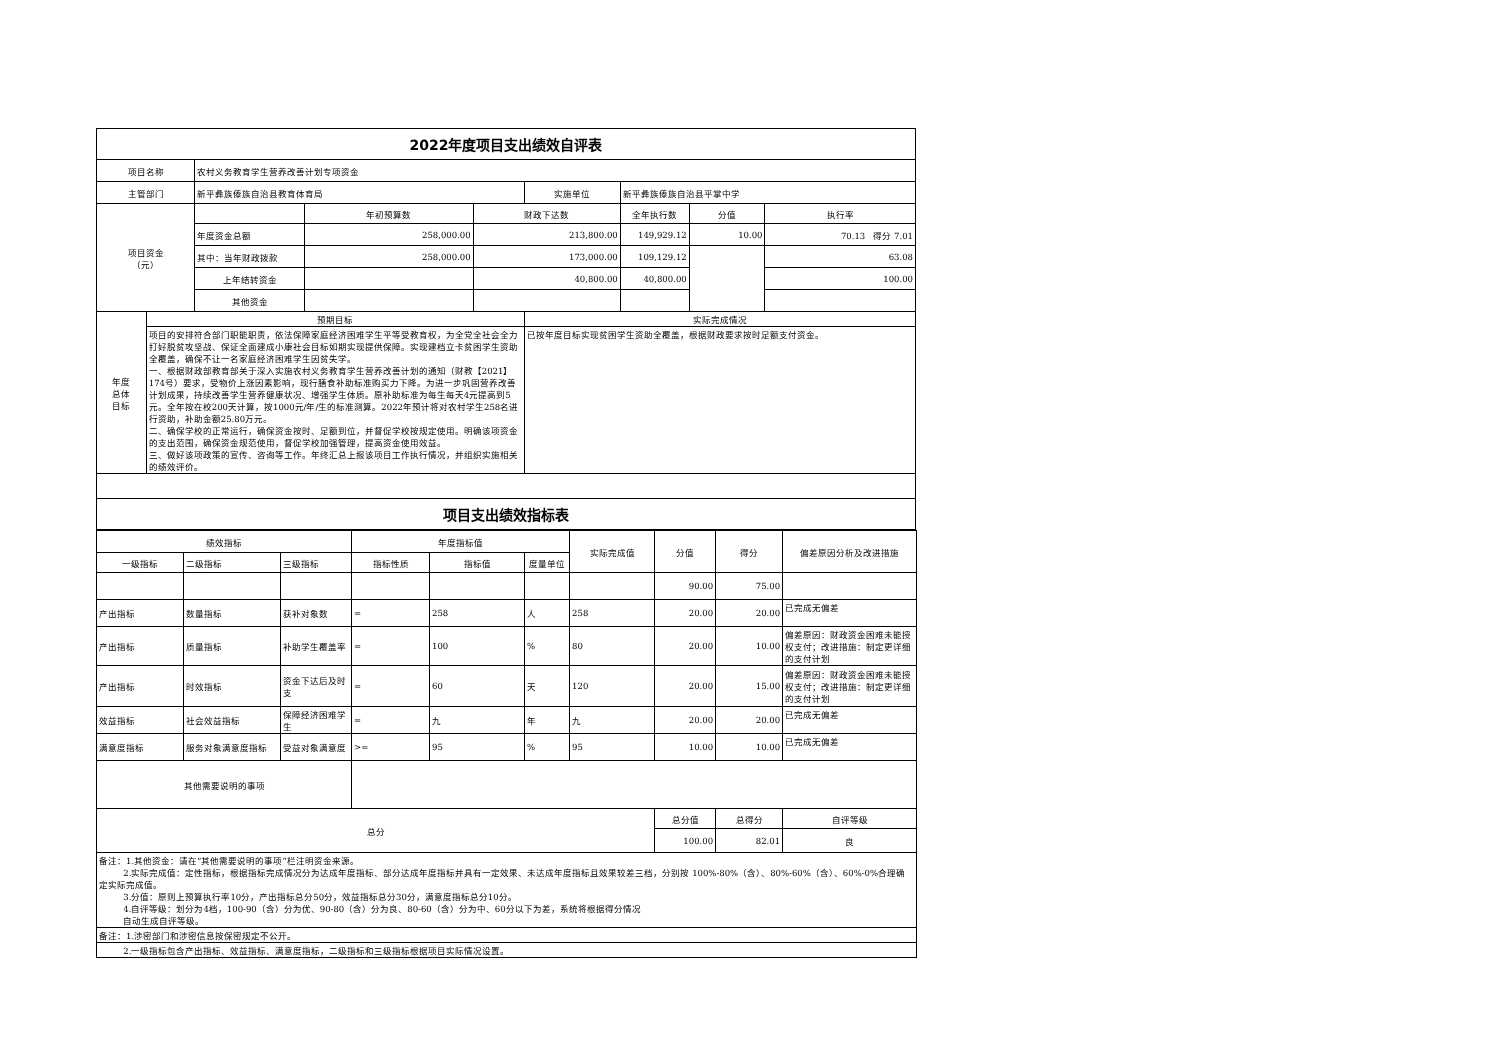| 2022年度项目支出绩效自评表 | | | | | | | | |
| 项目名称 | | 农村义务教育学生营养改善计划专项资金 | | | | | | |
| 主管部门 | | 新平彝族傣族自治县教育体育局 | | | 实施单位 | 新平彝族傣族自治县平掌中学 | | |
| 项目资金 （元） | | | 年初预算数 | 财政下达数 | | 全年执行数 | 分值 | 执行率 |
| | | 年度资金总额 | 258,000.00 | 213,800.00 | | 149,929.12 | 10.00 | 70.13 得分 7.01 |
| | | 其中：当年财政拨款 | 258,000.00 | 173,000.00 | | 109,129.12 | | 63.08 |
| | | 上年结转资金 | | 40,800.00 | | 40,800.00 | | 100.00 |
| | | 其他资金 | | | | | | |
| 年度 总体 目标 | 预期目标 | | | | 实际完成情况 | | | |
| | 项目的安排符合部门职能职责，依法保障家庭经济困难学生平等受教育权，为全党全社会全力打好脱贫攻坚战、保证全面建成小康社会目标如期实现提供保障。实现建档立卡贫困学生资助全覆盖，确保不让一名家庭经济困难学生因贫失学。 一、根据财政部教育部关于深入实施农村义务教育学生营养改善计划的通知（财教【2021】174号）要求，受物价上涨因素影响，现行膳食补助标准购买力下降。为进一步巩固营养改善计划成果，持续改善学生营养健康状况、增强学生体质。原补助标准为每生每天4元提高到5元。全年按在校200天计算，按1000元/年/生的标准测算。2022年预计将对农村学生258名进行资助，补助金额25.80万元。 二、确保学校的正常运行，确保资金按时、足额到位，并督促学校按规定使用。明确该项资金的支出范围，确保资金规范使用，督促学校加强管理，提高资金使用效益。 三、做好该项政策的宣传、咨询等工作。年终汇总上报该项目工作执行情况，并组织实施相关的绩效评价。 | | | | 已按年度目标实现贫困学生资助全覆盖，根据财政要求按时足额支付资金。 | | | |
| 项目支出绩效指标表 | | | | | | | | |
| 绩效指标 | | | 年度指标值 | | | 实际完成值 | 分值 | 得分 | 偏差原因分析及改进措施 |
| 一级指标 | 二级指标 | 三级指标 | 指标性质 | 指标值 | 度量单位 | | | | |
| | | | | | | | 90.00 | 75.00 | |
| 产出指标 | 数量指标 | 获补对象数 | = | 258 | 人 | 258 | 20.00 | 20.00 | 已完成无偏差 |
| 产出指标 | 质量指标 | 补助学生覆盖率 | = | 100 | % | 80 | 20.00 | 10.00 | 偏差原因：财政资金困难未能授权支付；改进措施：制定更详细的支付计划 |
| 产出指标 | 时效指标 | 资金下达后及时支 | = | 60 | 天 | 120 | 20.00 | 15.00 | 偏差原因：财政资金困难未能授权支付；改进措施：制定更详细的支付计划 |
| 效益指标 | 社会效益指标 | 保障经济困难学生 | = | 九 | 年 | 九 | 20.00 | 20.00 | 已完成无偏差 |
| 满意度指标 | 服务对象满意度指标 | 受益对象满意度 | >= | 95 | % | 95 | 10.00 | 10.00 | 已完成无偏差 |
| 其他需要说明的事项 | | | | | | | | | |
| 总分 | | | | | | | 总分值 | 总得分 | 自评等级 |
| | | | | | | | 100.00 | 82.01 | 良 |
| 备注：1.其他资金：请在“其他需要说明的事项”栏注明资金来源。 2.实际完成值：定性指标，根据指标完成情况分为达成年度指标、部分达成年度指标并具有一定效果、未达成年度指标且效果较差三档，分别按 100%-80%（含）、80%-60%（含）、60%-0%合理确定实际完成值。 3.分值：原则上预算执行率10分，产出指标总分50分，效益指标总分30分，满意度指标总分10分。 4.自评等级：划分为4档，100-90（含）分为优、90-80（含）分为良、80-60（含）分为中、60分以下为差，系统将根据得分情况 自动生成自评等级。 | | | | | | | | | |
| 备注：1.涉密部门和涉密信息按保密规定不公开。 | | | | | | | | | |
| 2.一级指标包含产出指标、效益指标、满意度指标，二级指标和三级指标根据项目实际情况设置。 | | | | | | | | | |